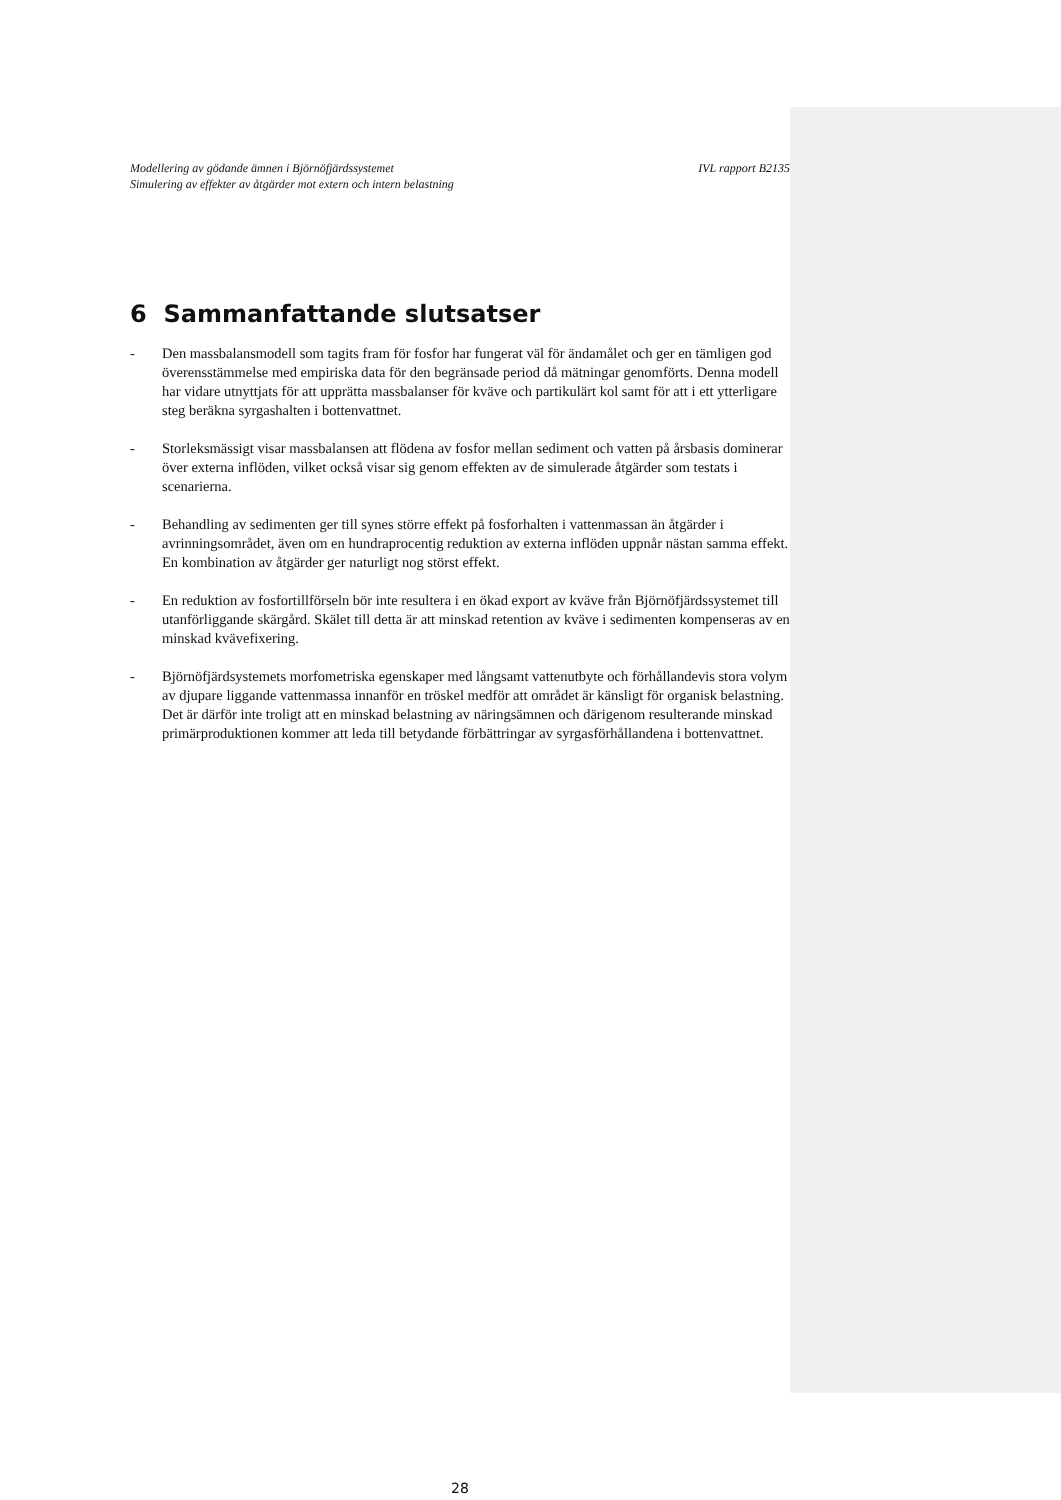Modellering av gödande ämnen i Björnöfjärdssystemet
Simulering av effekter av åtgärder mot extern och intern belastning
IVL rapport B2135
6 Sammanfattande slutsatser
- Den massbalansmodell som tagits fram för fosfor har fungerat väl för ändamålet och ger en tämligen god överensstämmelse med empiriska data för den begränsade period då mätningar genomförts. Denna modell har vidare utnyttjats för att upprätta massbalanser för kväve och partikulärt kol samt för att i ett ytterligare steg beräkna syrgashalten i bottenvattnet.
- Storleksmässigt visar massbalansen att flödena av fosfor mellan sediment och vatten på årsbasis dominerar över externa inflöden, vilket också visar sig genom effekten av de simulerade åtgärder som testats i scenarierna.
- Behandling av sedimenten ger till synes större effekt på fosforhalten i vattenmassan än åtgärder i avrinningsområdet, även om en hundraprocentig reduktion av externa inflöden uppnår nästan samma effekt. En kombination av åtgärder ger naturligt nog störst effekt.
- En reduktion av fosfortillförseln bör inte resultera i en ökad export av kväve från Björnöfjärdssystemet till utanförliggande skärgård. Skälet till detta är att minskad retention av kväve i sedimenten kompenseras av en minskad kvävefixering.
- Björnöfjärdsystemets morfometriska egenskaper med långsamt vattenutbyte och förhållandevis stora volym av djupare liggande vattenmassa innanför en tröskel medför att området är känsligt för organisk belastning. Det är därför inte troligt att en minskad belastning av näringsämnen och därigenom resulterande minskad primärproduktionen kommer att leda till betydande förbättringar av syrgasförhållandena i bottenvattnet.
28